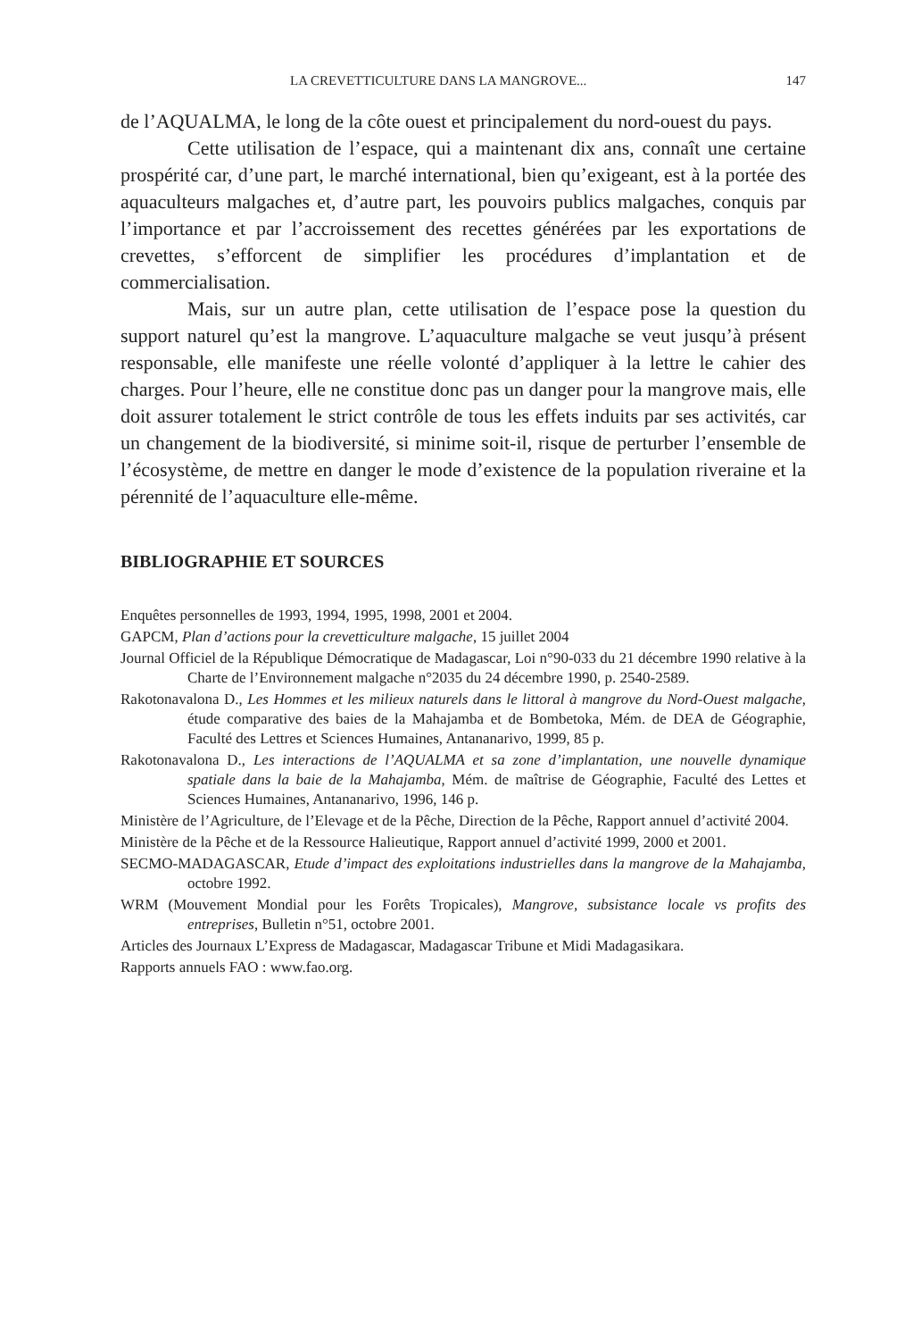LA CREVETTICULTURE DANS LA MANGROVE... 147
de l’AQUALMA, le long de la côte ouest et principalement du nord-ouest du pays.
Cette utilisation de l’espace, qui a maintenant dix ans, connaît une certaine prospérité car, d’une part, le marché international, bien qu’exigeant, est à la portée des aquaculteurs malgaches et, d’autre part, les pouvoirs publics malgaches, conquis par l’importance et par l’accroissement des recettes générées par les exportations de crevettes, s’efforcent de simplifier les procédures d’implantation et de commercialisation.
Mais, sur un autre plan, cette utilisation de l’espace pose la question du support naturel qu’est la mangrove. L’aquaculture malgache se veut jusqu’à présent responsable, elle manifeste une réelle volonté d’appliquer à la lettre le cahier des charges. Pour l’heure, elle ne constitue donc pas un danger pour la mangrove mais, elle doit assurer totalement le strict contrôle de tous les effets induits par ses activités, car un changement de la biodiversité, si minime soit-il, risque de perturber l’ensemble de l’écosystème, de mettre en danger le mode d’existence de la population riveraine et la pérennité de l’aquaculture elle-même.
BIBLIOGRAPHIE ET SOURCES
Enquêtes personnelles de 1993, 1994, 1995, 1998, 2001 et 2004.
GAPCM, Plan d’actions pour la crevetticulture malgache, 15 juillet 2004
Journal Officiel de la République Démocratique de Madagascar, Loi n°90-033 du 21 décembre 1990 relative à la Charte de l’Environnement malgache n°2035 du 24 décembre 1990, p. 2540-2589.
Rakotonavalona D., Les Hommes et les milieux naturels dans le littoral à mangrove du Nord-Ouest malgache, étude comparative des baies de la Mahajamba et de Bombetoka, Mém. de DEA de Géographie, Faculté des Lettres et Sciences Humaines, Antananarivo, 1999, 85 p.
Rakotonavalona D., Les interactions de l’AQUALMA et sa zone d’implantation, une nouvelle dynamique spatiale dans la baie de la Mahajamba, Mém. de maîtrise de Géographie, Faculté des Lettes et Sciences Humaines, Antananarivo, 1996, 146 p.
Ministère de l’Agriculture, de l’Elevage et de la Pêche, Direction de la Pêche, Rapport annuel d’activité 2004.
Ministère de la Pêche et de la Ressource Halieutique, Rapport annuel d’activité 1999, 2000 et 2001.
SECMO-MADAGASCAR, Etude d’impact des exploitations industrielles dans la mangrove de la Mahajamba, octobre 1992.
WRM (Mouvement Mondial pour les Forêts Tropicales), Mangrove, subsistance locale vs profits des entreprises, Bulletin n°51, octobre 2001.
Articles des Journaux L’Express de Madagascar, Madagascar Tribune et Midi Madagasikara.
Rapports annuels FAO : www.fao.org.